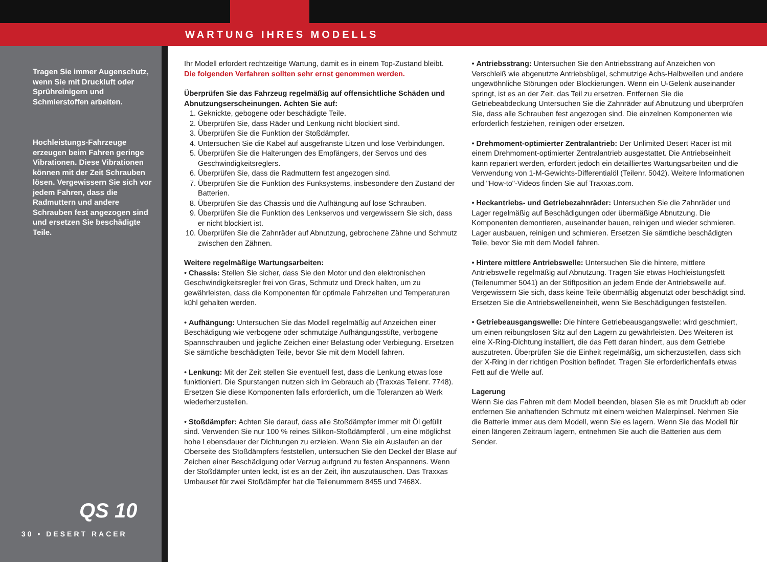WARTUNG IHRES MODELLS
Tragen Sie immer Augenschutz, wenn Sie mit Druckluft oder Sprühreinigern und Schmierstoffen arbeiten.
Hochleistungs-Fahrzeuge erzeugen beim Fahren geringe Vibrationen. Diese Vibrationen können mit der Zeit Schrauben lösen. Vergewissern Sie sich vor jedem Fahren, dass die Radmuttern und andere Schrauben fest angezogen sind und ersetzen Sie beschädigte Teile.
QS 10
30 • DESERT RACER
Ihr Modell erfordert rechtzeitige Wartung, damit es in einem Top-Zustand bleibt.
Die folgenden Verfahren sollten sehr ernst genommen werden.
Überprüfen Sie das Fahrzeug regelmäßig auf offensichtliche Schäden und Abnutzungserscheinungen. Achten Sie auf:
1. Geknickte, gebogene oder beschädigte Teile.
2. Überprüfen Sie, dass Räder und Lenkung nicht blockiert sind.
3. Überprüfen Sie die Funktion der Stoßdämpfer.
4. Untersuchen Sie die Kabel auf ausgefranste Litzen und lose Verbindungen.
5. Überprüfen Sie die Halterungen des Empfängers, der Servos und des Geschwindigkeitsreglers.
6. Überprüfen Sie, dass die Radmuttern fest angezogen sind.
7. Überprüfen Sie die Funktion des Funksystems, insbesondere den Zustand der Batterien.
8. Überprüfen Sie das Chassis und die Aufhängung auf lose Schrauben.
9. Überprüfen Sie die Funktion des Lenkservos und vergewissern Sie sich, dass er nicht blockiert ist.
10. Überprüfen Sie die Zahnräder auf Abnutzung, gebrochene Zähne und Schmutz zwischen den Zähnen.
Weitere regelmäßige Wartungsarbeiten:
• Chassis: Stellen Sie sicher, dass Sie den Motor und den elektronischen Geschwindigkeitsregler frei von Gras, Schmutz und Dreck halten, um zu gewährleisten, dass die Komponenten für optimale Fahrzeiten und Temperaturen kühl gehalten werden.
• Aufhängung: Untersuchen Sie das Modell regelmäßig auf Anzeichen einer Beschädigung wie verbogene oder schmutzige Aufhängungsstifte, verbogene Spannschrauben und jegliche Zeichen einer Belastung oder Verbiegung. Ersetzen Sie sämtliche beschädigten Teile, bevor Sie mit dem Modell fahren.
• Lenkung: Mit der Zeit stellen Sie eventuell fest, dass die Lenkung etwas lose funktioniert. Die Spurstangen nutzen sich im Gebrauch ab (Traxxas Teilenr. 7748). Ersetzen Sie diese Komponenten falls erforderlich, um die Toleranzen ab Werk wiederherzustellen.
• Stoßdämpfer: Achten Sie darauf, dass alle Stoßdämpfer immer mit Öl gefüllt sind. Verwenden Sie nur 100 % reines Silikon-Stoßdämpferöl , um eine möglichst hohe Lebensdauer der Dichtungen zu erzielen. Wenn Sie ein Auslaufen an der Oberseite des Stoßdämpfers feststellen, untersuchen Sie den Deckel der Blase auf Zeichen einer Beschädigung oder Verzug aufgrund zu festen Anspannens. Wenn der Stoßdämpfer unten leckt, ist es an der Zeit, ihn auszutauschen. Das Traxxas Umbauset für zwei Stoßdämpfer hat die Teilenummern 8455 und 7468X.
• Antriebsstrang: Untersuchen Sie den Antriebsstrang auf Anzeichen von Verschleiß wie abgenutzte Antriebsbügel, schmutzige Achs-Halbwellen und andere ungewöhnliche Störungen oder Blockierungen. Wenn ein U-Gelenk auseinander springt, ist es an der Zeit, das Teil zu ersetzen. Entfernen Sie die Getriebeabdeckung Untersuchen Sie die Zahnräder auf Abnutzung und überprüfen Sie, dass alle Schrauben fest angezogen sind. Die einzelnen Komponenten wie erforderlich festziehen, reinigen oder ersetzen.
• Drehmoment-optimierter Zentralantrieb: Der Unlimited Desert Racer ist mit einem Drehmoment-optimierter Zentralantrieb ausgestattet. Die Antriebseinheit kann repariert werden, erfordert jedoch ein detailliertes Wartungsarbeiten und die Verwendung von 1-M-Gewichts-Differentialöl (Teilenr. 5042). Weitere Informationen und "How-to"-Videos finden Sie auf Traxxas.com.
• Heckantriebs- und Getriebezahnräder: Untersuchen Sie die Zahnräder und Lager regelmäßig auf Beschädigungen oder übermäßige Abnutzung. Die Komponenten demontieren, auseinander bauen, reinigen und wieder schmieren. Lager ausbauen, reinigen und schmieren. Ersetzen Sie sämtliche beschädigten Teile, bevor Sie mit dem Modell fahren.
• Hintere mittlere Antriebswelle: Untersuchen Sie die hintere, mittlere Antriebswelle regelmäßig auf Abnutzung. Tragen Sie etwas Hochleistungsfett (Teilenummer 5041) an der Stiftposition an jedem Ende der Antriebswelle auf. Vergewissern Sie sich, dass keine Teile übermäßig abgenutzt oder beschädigt sind. Ersetzen Sie die Antriebswelleneinheit, wenn Sie Beschädigungen feststellen.
• Getriebeausgangswelle: Die hintere Getriebeausgangswelle: wird geschmiert, um einen reibungslosen Sitz auf den Lagern zu gewährleisten. Des Weiteren ist eine X-Ring-Dichtung installiert, die das Fett daran hindert, aus dem Getriebe auszutreten. Überprüfen Sie die Einheit regelmäßig, um sicherzustellen, dass sich der X-Ring in der richtigen Position befindet. Tragen Sie erforderlichenfalls etwas Fett auf die Welle auf.
Lagerung
Wenn Sie das Fahren mit dem Modell beenden, blasen Sie es mit Druckluft ab oder entfernen Sie anhaftenden Schmutz mit einem weichen Malerpinsel. Nehmen Sie die Batterie immer aus dem Modell, wenn Sie es lagern. Wenn Sie das Modell für einen längeren Zeitraum lagern, entnehmen Sie auch die Batterien aus dem Sender.